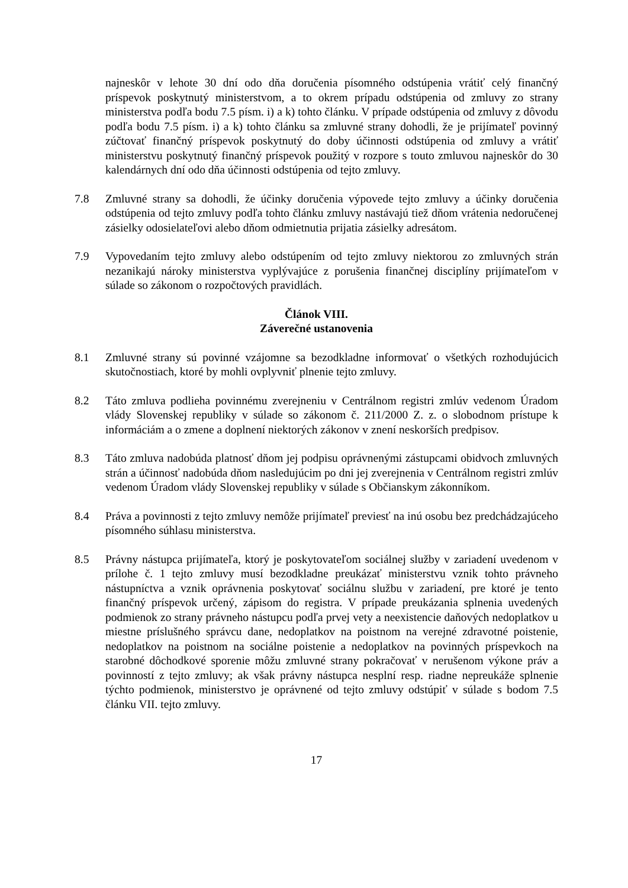najneskôr v lehote 30 dní odo dňa doručenia písomného odstúpenia vrátiť celý finančný príspevok poskytnutý ministerstvom, a to okrem prípadu odstúpenia od zmluvy zo strany ministerstva podľa bodu 7.5 písm. i) a k) tohto článku. V prípade odstúpenia od zmluvy z dôvodu podľa bodu 7.5 písm. i) a k) tohto článku sa zmluvné strany dohodli, že je prijímateľ povinný zúčtovať finančný príspevok poskytnutý do doby účinnosti odstúpenia od zmluvy a vrátiť ministerstvu poskytnutý finančný príspevok použitý v rozpore s touto zmluvou najneskôr do 30 kalendárnych dní odo dňa účinnosti odstúpenia od tejto zmluvy.
7.8 Zmluvné strany sa dohodli, že účinky doručenia výpovede tejto zmluvy a účinky doručenia odstúpenia od tejto zmluvy podľa tohto článku zmluvy nastávajú tiež dňom vrátenia nedoručenej zásielky odosielateľovi alebo dňom odmietnutia prijatia zásielky adresátom.
7.9 Vypovedaním tejto zmluvy alebo odstúpením od tejto zmluvy niektorou zo zmluvných strán nezanikajú nároky ministerstva vyplývajúce z porušenia finančnej disciplíny prijímateľom v súlade so zákonom o rozpočtových pravidlách.
Článok VIII.
Záverečné ustanovenia
8.1 Zmluvné strany sú povinné vzájomne sa bezodkladne informovať o všetkých rozhodujúcich skutočnostiach, ktoré by mohli ovplyvniť plnenie tejto zmluvy.
8.2 Táto zmluva podlieha povinnému zverejneniu v Centrálnom registri zmlúv vedenom Úradom vlády Slovenskej republiky v súlade so zákonom č. 211/2000 Z. z. o slobodnom prístupe k informáciám a o zmene a doplnení niektorých zákonov v znení neskorších predpisov.
8.3 Táto zmluva nadobúda platnosť dňom jej podpisu oprávnenými zástupcami obidvoch zmluvných strán a účinnosť nadobúda dňom nasledujúcim po dni jej zverejnenia v Centrálnom registri zmlúv vedenom Úradom vlády Slovenskej republiky v súlade s Občianskym zákonníkom.
8.4 Práva a povinnosti z tejto zmluvy nemôže prijímateľ previesť na inú osobu bez predchádzajúceho písomného súhlasu ministerstva.
8.5 Právny nástupca prijímateľa, ktorý je poskytovateľom sociálnej služby v zariadení uvedenom v prílohe č. 1 tejto zmluvy musí bezodkladne preukázať ministerstvu vznik tohto právneho nástupníctva a vznik oprávnenia poskytovať sociálnu službu v zariadení, pre ktoré je tento finančný príspevok určený, zápisom do registra. V prípade preukázania splnenia uvedených podmienok zo strany právneho nástupcu podľa prvej vety a neexistencie daňových nedoplatkov u miestne príslušného správcu dane, nedoplatkov na poistnom na verejné zdravotné poistenie, nedoplatkov na poistnom na sociálne poistenie a nedoplatkov na povinných príspevkoch na starobné dôchodkové sporenie môžu zmluvné strany pokračovať v nerušenom výkone práv a povinností z tejto zmluvy; ak však právny nástupca nesplní resp. riadne nepreukáže splnenie týchto podmienok, ministerstvo je oprávnené od tejto zmluvy odstúpiť v súlade s bodom 7.5 článku VII. tejto zmluvy.
17